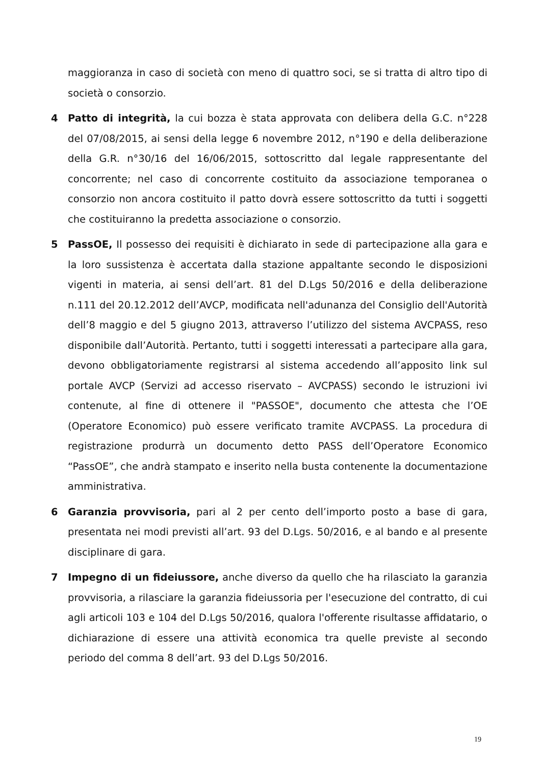maggioranza in caso di società con meno di quattro soci, se si tratta di altro tipo di società o consorzio.
4 Patto di integrità, la cui bozza è stata approvata con delibera della G.C. n°228 del 07/08/2015, ai sensi della legge 6 novembre 2012, n°190 e della deliberazione della G.R. n°30/16 del 16/06/2015, sottoscritto dal legale rappresentante del concorrente; nel caso di concorrente costituito da associazione temporanea o consorzio non ancora costituito il patto dovrà essere sottoscritto da tutti i soggetti che costituiranno la predetta associazione o consorzio.
5 PassOE, Il possesso dei requisiti è dichiarato in sede di partecipazione alla gara e la loro sussistenza è accertata dalla stazione appaltante secondo le disposizioni vigenti in materia, ai sensi dell’art. 81 del D.Lgs 50/2016 e della deliberazione n.111 del 20.12.2012 dell’AVCP, modificata nell'adunanza del Consiglio dell'Autorità dell’8 maggio e del 5 giugno 2013, attraverso l’utilizzo del sistema AVCPASS, reso disponibile dall’Autorità. Pertanto, tutti i soggetti interessati a partecipare alla gara, devono obbligatoriamente registrarsi al sistema accedendo all’apposito link sul portale AVCP (Servizi ad accesso riservato – AVCPASS) secondo le istruzioni ivi contenute, al fine di ottenere il "PASSOE", documento che attesta che l’OE (Operatore Economico) può essere verificato tramite AVCPASS. La procedura di registrazione produrrà un documento detto PASS dell’Operatore Economico “PassOE”, che andrà stampato e inserito nella busta contenente la documentazione amministrativa.
6 Garanzia provvisoria, pari al 2 per cento dell’importo posto a base di gara, presentata nei modi previsti all’art. 93 del D.Lgs. 50/2016, e al bando e al presente disciplinare di gara.
7 Impegno di un fideiussore, anche diverso da quello che ha rilasciato la garanzia provvisoria, a rilasciare la garanzia fideiussoria per l'esecuzione del contratto, di cui agli articoli 103 e 104 del D.Lgs 50/2016, qualora l'offerente risultasse affidatario, o dichiarazione di essere una attività economica tra quelle previste al secondo periodo del comma 8 dell’art. 93 del D.Lgs 50/2016.
19